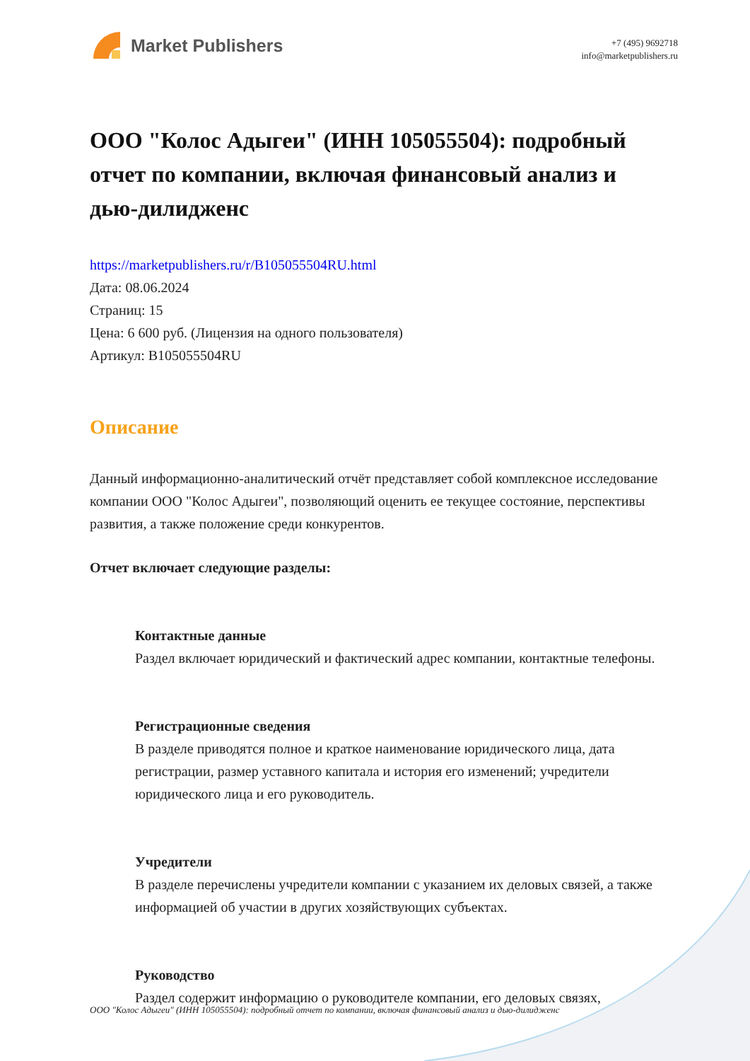Market Publishers
+7 (495) 9692718
info@marketpublishers.ru
ООО "Колос Адыгеи" (ИНН 105055504): подробный отчет по компании, включая финансовый анализ и дью-дилидженс
https://marketpublishers.ru/r/B105055504RU.html
Дата: 08.06.2024
Страниц: 15
Цена: 6 600 руб. (Лицензия на одного пользователя)
Артикул: B105055504RU
Описание
Данный информационно-аналитический отчёт представляет собой комплексное исследование компании ООО "Колос Адыгеи", позволяющий оценить ее текущее состояние, перспективы развития, а также положение среди конкурентов.
Отчет включает следующие разделы:
Контактные данные
Раздел включает юридический и фактический адрес компании, контактные телефоны.
Регистрационные сведения
В разделе приводятся полное и краткое наименование юридического лица, дата регистрации, размер уставного капитала и история его изменений; учредители юридического лица и его руководитель.
Учредители
В разделе перечислены учредители компании с указанием их деловых связей, а также информацией об участии в других хозяйствующих субъектах.
Руководство
Раздел содержит информацию о руководителе компании, его деловых связях,
ООО "Колос Адыгеи" (ИНН 105055504): подробный отчет по компании, включая финансовый анализ и дью-дилидженс